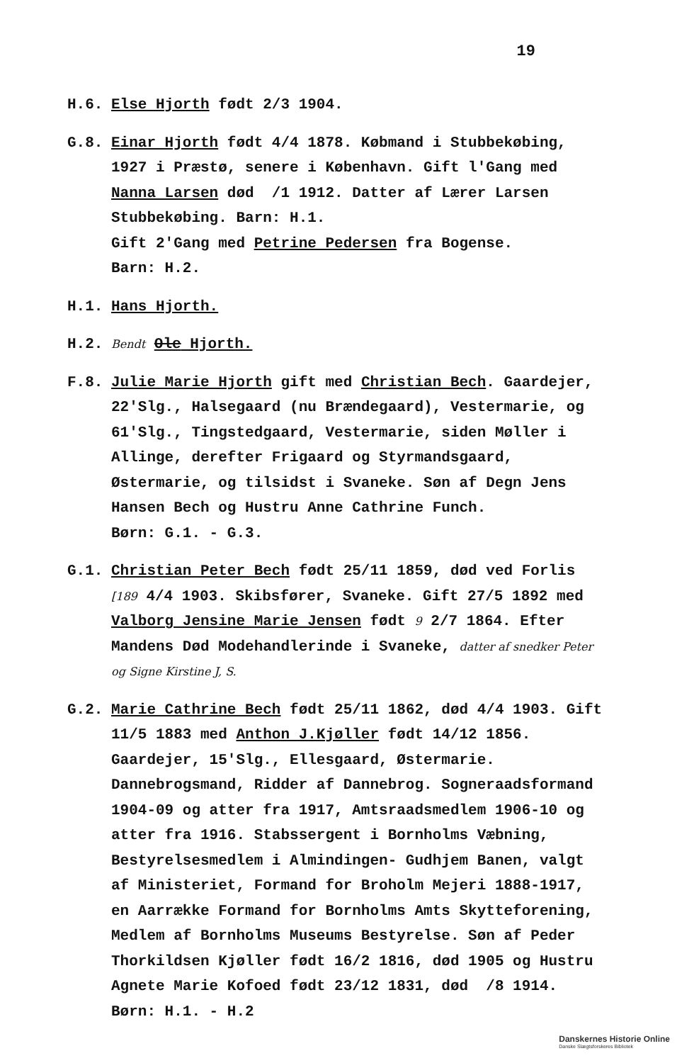19
H.6. Else Hjorth født 2/3 1904.
G.8. Einar Hjorth født 4/4 1878. Købmand i Stubbekøbing, 1927 i Præstø, senere i København. Gift l'Gang med Nanna Larsen død /1 1912. Datter af Lærer Larsen Stubbekøbing. Barn: H.1.
Gift 2'Gang med Petrine Pedersen fra Bogense.
Barn: H.2.
H.1. Hans Hjorth.
H.2.
Bendt Ole Hjorth.
F.8. Julie Marie Hjorth gift med Christian Bech. Gaardejer, 22'Slg., Halsegaard (nu Brændegaard), Vestermarie, og 61'Slg., Tingstedgaard, Vestermarie, siden Møller i Allinge, derefter Frigaard og Styrmandsgaard, Østermarie, og tilsidst i Svaneke. Søn af Degn Jens Hansen Bech og Hustru Anne Cathrine Funch.
Børn: G.1. - G.3.
G.1. Christian Peter Bech født 25/11 1859, død ved Forlis [189 4/4 1903. Skibsfører, Svaneke. Gift 27/5 1892 med Valborg Jensine Marie Jensen født 9 2/7 1864. Efter Mandens Død Modehandlerinde i Svaneke, datter af snedker Peter og Signe Kirstine J, S.
G.2. Marie Cathrine Bech født 25/11 1862, død 4/4 1903. Gift 11/5 1883 med Anthon J.Kjøller født 14/12 1856. Gaardejer, 15'Slg., Ellesgaard, Østermarie. Dannebrogsmand, Ridder af Dannebrog. Sogneraadsformand 1904-09 og atter fra 1917, Amtsraadsmedlem 1906-10 og atter fra 1916. Stabssergent i Bornholms Væbning, Bestyrelsesmedlem i Almindingen- Gudhjem Banen, valgt af Ministeriet, Formand for Broholm Mejeri 1888-1917, en Aarrække Formand for Bornholms Amts Skytteforening, Medlem af Bornholms Museums Bestyrelse. Søn af Peder Thorkildsen Kjøller født 16/2 1816, død 1905 og Hustru Agnete Marie Kofoed født 23/12 1831, død /8 1914.
Børn: H.1. - H.2
Danskernes Historie Online
Danske Slægtsforskeres Bibliotek